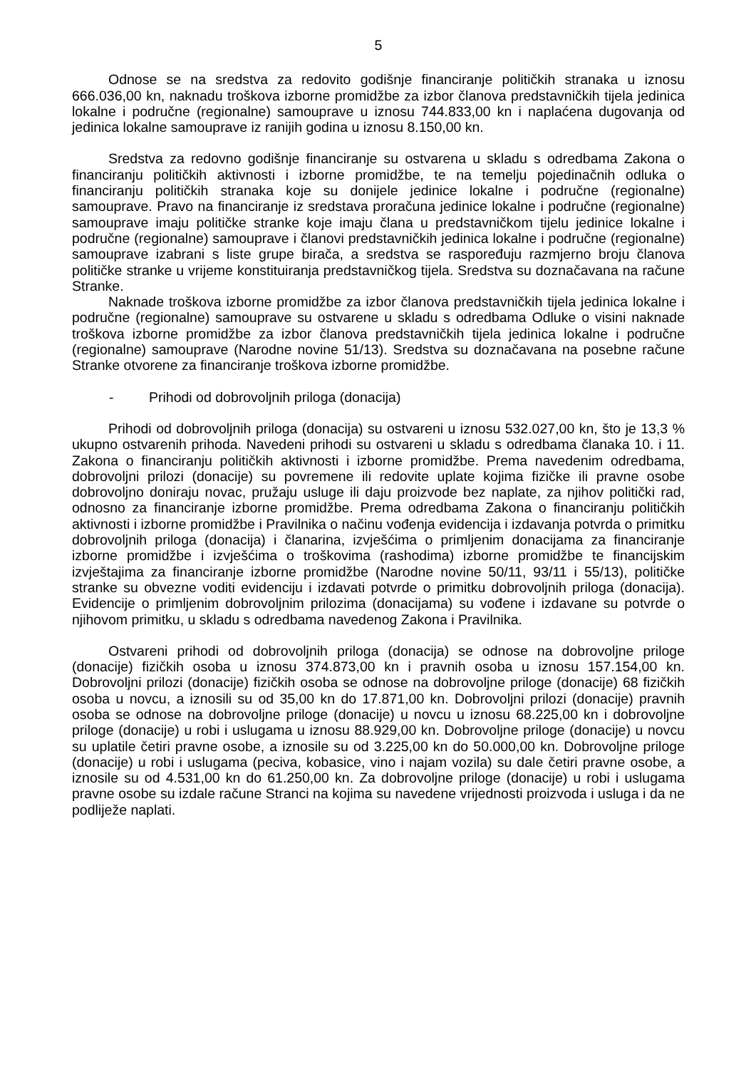5
Odnose se na sredstva za redovito godišnje financiranje političkih stranaka u iznosu 666.036,00 kn, naknadu troškova izborne promidžbe za izbor članova predstavničkih tijela jedinica lokalne i područne (regionalne) samouprave u iznosu 744.833,00 kn i naplaćena dugovanja od jedinica lokalne samouprave iz ranijih godina u iznosu 8.150,00 kn.
Sredstva za redovno godišnje financiranje su ostvarena u skladu s odredbama Zakona o financiranju političkih aktivnosti i izborne promidžbe, te na temelju pojedinačnih odluka o financiranju političkih stranaka koje su donijele jedinice lokalne i područne (regionalne) samouprave. Pravo na financiranje iz sredstava proračuna jedinice lokalne i područne (regionalne) samouprave imaju političke stranke koje imaju člana u predstavničkom tijelu jedinice lokalne i područne (regionalne) samouprave i članovi predstavničkih jedinica lokalne i područne (regionalne) samouprave izabrani s liste grupe birača, a sredstva se raspoređuju razmjerno broju članova političke stranke u vrijeme konstituiranja predstavničkog tijela. Sredstva su doznačavana na račune Stranke.
Naknade troškova izborne promidžbe za izbor članova predstavničkih tijela jedinica lokalne i područne (regionalne) samouprave su ostvarene u skladu s odredbama Odluke o visini naknade troškova izborne promidžbe za izbor članova predstavničkih tijela jedinica lokalne i područne (regionalne) samouprave (Narodne novine 51/13). Sredstva su doznačavana na posebne račune Stranke otvorene za financiranje troškova izborne promidžbe.
- Prihodi od dobrovoljnih priloga (donacija)
Prihodi od dobrovoljnih priloga (donacija) su ostvareni u iznosu 532.027,00 kn, što je 13,3 % ukupno ostvarenih prihoda. Navedeni prihodi su ostvareni u skladu s odredbama članaka 10. i 11. Zakona o financiranju političkih aktivnosti i izborne promidžbe. Prema navedenim odredbama, dobrovoljni prilozi (donacije) su povremene ili redovite uplate kojima fizičke ili pravne osobe dobrovoljno doniraju novac, pružaju usluge ili daju proizvode bez naplate, za njihov politički rad, odnosno za financiranje izborne promidžbe. Prema odredbama Zakona o financiranju političkih aktivnosti i izborne promidžbe i Pravilnika o načinu vođenja evidencija i izdavanja potvrda o primitku dobrovoljnih priloga (donacija) i članarina, izvješćima o primljenim donacijama za financiranje izborne promidžbe i izvješćima o troškovima (rashodima) izborne promidžbe te financijskim izvještajima za financiranje izborne promidžbe (Narodne novine 50/11, 93/11 i 55/13), političke stranke su obvezne voditi evidenciju i izdavati potvrde o primitku dobrovoljnih priloga (donacija). Evidencije o primljenim dobrovoljnim prilozima (donacijama) su vođene i izdavane su potvrde o njihovom primitku, u skladu s odredbama navedenog Zakona i Pravilnika.
Ostvareni prihodi od dobrovoljnih priloga (donacija) se odnose na dobrovoljne priloge (donacije) fizičkih osoba u iznosu 374.873,00 kn i pravnih osoba u iznosu 157.154,00 kn. Dobrovoljni prilozi (donacije) fizičkih osoba se odnose na dobrovoljne priloge (donacije) 68 fizičkih osoba u novcu, a iznosili su od 35,00 kn do 17.871,00 kn. Dobrovoljni prilozi (donacije) pravnih osoba se odnose na dobrovoljne priloge (donacije) u novcu u iznosu 68.225,00 kn i dobrovoljne priloge (donacije) u robi i uslugama u iznosu 88.929,00 kn. Dobrovoljne priloge (donacije) u novcu su uplatile četiri pravne osobe, a iznosile su od 3.225,00 kn do 50.000,00 kn. Dobrovoljne priloge (donacije) u robi i uslugama (peciva, kobasice, vino i najam vozila) su dale četiri pravne osobe, a iznosile su od 4.531,00 kn do 61.250,00 kn. Za dobrovoljne priloge (donacije) u robi i uslugama pravne osobe su izdale račune Stranci na kojima su navedene vrijednosti proizvoda i usluga i da ne podliježe naplati.